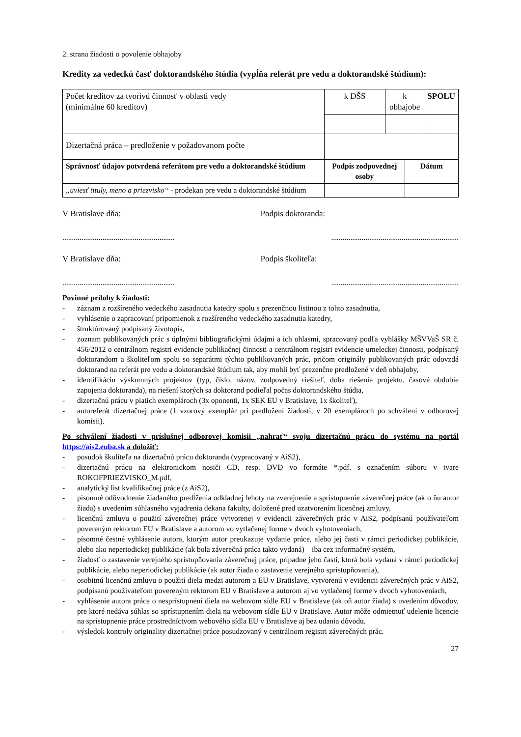2. strana žiadosti o povolenie obhajoby
Kredity za vedeckú časť doktorandského štúdia (vypĺňa referát pre vedu a doktorandské štúdium):
| Počet kreditov za tvorivú činnosť v oblasti vedy (minimálne 60 kreditov) | k DŠS | k obhajobe | | SPOLU |
| Dizertačná práca – predloženie v požadovanom počte | | | | |
| Správnosť údajov potvrdená referátom pre vedu a doktorandské štúdium | Podpis zodpovednej osoby | | Dátum | |
| „uviesť tituly, meno a priezvisko“ - prodekan pre vedu a doktorandské štúdium | | | | |
V Bratislave dňa: Podpis doktoranda:
..............................................................................................................................
V Bratislave dňa: Podpis školiteľa:
..............................................................................................................................
Povinné prílohy k žiadosti:
- záznam z rozšíreného vedeckého zasadnutia katedry spolu s prezenčnou listinou z tohto zasadnutia,
- vyhlásenie o zapracovaní pripomienok z rozšíreného vedeckého zasadnutia katedry,
- štruktúrovaný podpísaný životopis,
- zoznam publikovaných prác s úplnými bibliografickými údajmi a ich ohlasmi, spracovaný podľa vyhlášky MŠVVaŠ SR č. 456/2012 o centrálnom registri evidencie publikačnej činnosti a centrálnom registri evidencie umeleckej činnosti, podpísaný doktorandom a školiteľom spolu so separátmi týchto publikovaných prác, pričom originály publikovaných prác odovzdá doktorand na referát pre vedu a doktorandské štúdium tak, aby mohli byť prezenčne predložené v deň obhajoby,
- identifikáciu výskumných projektov (typ, číslo, názov, zodpovedný riešiteľ, doba riešenia projektu, časové obdobie zapojenia doktoranda), na riešení ktorých sa doktorand podieľal počas doktorandského štúdia,
- dizertačnú prácu v piatich exemplároch (3x oponenti, 1x SEK EU v Bratislave, 1x školiteľ),
- autoreferát dizertačnej práce (1 vzorový exemplár pri predložení žiadosti, v 20 exemplároch po schválení v odborovej komisii).
Po schválení žiadosti v príslušnej odborovej komisii „nahrať“ svoju dizertačnú prácu do systému na portál https://ais2.euba.sk a doložiť:
- posudok školiteľa na dizertačnú prácu doktoranda (vypracovaný v AiS2),
- dizertačnú prácu na elektronickom nosiči CD, resp. DVD vo formáte *.pdf. s označením súboru v tvare ROKOFPRIEZVISKO_M.pdf,
- analytický list kvalifikačnej práce (z AiS2),
- písomné odôvodnenie žiadaného predĺženia odkladnej lehoty na zverejnenie a sprístupnenie záverečnej práce (ak o ňu autor žiada) s uvedením súhlasného vyjadrenia dekana fakulty, doložené pred uzatvorením licenčnej zmluvy,
- licenčnú zmluvu o použití záverečnej práce vytvorenej v evidencii záverečných prác v AiS2, podpísanú používateľom povereným rektorom EU v Bratislave a autorom vo vytlačenej forme v dvoch vyhotoveniach,
- písomné čestné vyhlásenie autora, ktorým autor preukazuje vydanie práce, alebo jej časti v rámci periodickej publikácie, alebo ako neperiodickej publikácie (ak bola záverečná práca takto vydaná) – iba cez informačný systém,
- žiadosť o zastavenie verejného sprístupňovania záverečnej práce, prípadne jeho časti, ktorá bola vydaná v rámci periodickej publikácie, alebo neperiodickej publikácie (ak autor žiada o zastavenie verejného sprístupňovania),
- osobitnú licenčnú zmluvu o použití diela medzi autorom a EU v Bratislave, vytvorenú v evidencii záverečných prác v AiS2, podpísanú používateľom povereným rektorom EU v Bratislave a autorom aj vo vytlačenej forme v dvoch vyhotoveniach,
- vyhlásenie autora práce o nesprístupnení diela na webovom sídle EU v Bratislave (ak oň autor žiada) s uvedením dôvodov, pre ktoré nedáva súhlas so sprístupnením diela na webovom sídle EU v Bratislave. Autor môže odmietnuť udelenie licencie na sprístupnenie práce prostredníctvom webového sídla EU v Bratislave aj bez udania dôvodu.
- výsledok kontroly originality dizertačnej práce posudzovaný v centrálnom registri záverečných prác.
27